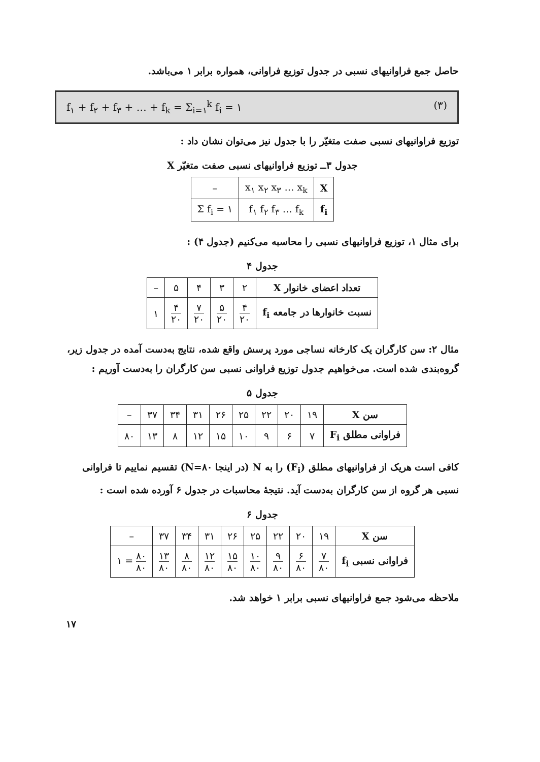حاصل جمع فراوانیهای نسبی در جدول توزیع فراوانی، همواره برابر ۱ می‌باشد.
f<sub>۱</sub> + f<sub>۲</sub> + f<sub>۳</sub> + … + f<sub>k</sub> = Σ<sub>i=۱</sub><sup>k</sup> f<sub>i</sub> = ۱ (۳)
توزیع فراوانیهای نسبی صفت متغیّر را با جدول نیز می‌توان نشان داد :
جدول ۳ــ توزیع فراوانیهای نسبی صفت متغیّر X
| X | x<sub>۱</sub> x<sub>۲</sub> x<sub>۳</sub> … x<sub>k</sub> | – |
| f<sub>i</sub> | f<sub>۱</sub> f<sub>۲</sub> f<sub>۳</sub> … f<sub>k</sub> | Σ f<sub>i</sub> = ۱ |
برای مثال ۱، توزیع فراوانیهای نسبی را محاسبه می‌کنیم (جدول ۴) :
جدول ۴
| تعداد اعضای خانوار X | ۲ | ۳ | ۴ | ۵ | – |
| نسبت خانوارها در جامعه f<sub>i</sub> | ۴ ۲۰ | ۵ ۲۰ | ۷ ۲۰ | ۴ ۲۰ | ۱ |
مثال ۲: سن کارگران یک کارخانه نساجی مورد پرسش واقع شده، نتایج به‌دست آمده در جدول زیر، گروه‌بندی شده است. می‌خواهیم جدول توزیع فراوانی نسبی سن کارگران را به‌دست آوریم :
جدول ۵
| سن X | ۱۹ | ۲۰ | ۲۲ | ۲۵ | ۲۶ | ۳۱ | ۳۴ | ۳۷ | – |
| فراوانی مطلق F<sub>i</sub> | ۷ | ۶ | ۹ | ۱۰ | ۱۵ | ۱۲ | ۸ | ۱۳ | ۸۰ |
کافی است هریک از فراوانیهای مطلق (F<sub>i</sub>) را به N (در اینجا N=۸۰) تقسیم نماییم تا فراوانی نسبی هر گروه از سن کارگران به‌دست آید. نتیجهٔ محاسبات در جدول ۶ آورده شده است :
جدول ۶
| سن X | ۱۹ | ۲۰ | ۲۲ | ۲۵ | ۲۶ | ۳۱ | ۳۴ | ۳۷ | – |
| فراوانی نسبی f<sub>i</sub> | ۷ ۸۰ | ۶ ۸۰ | ۹ ۸۰ | ۱۰ ۸۰ | ۱۵ ۸۰ | ۱۲ ۸۰ | ۸ ۸۰ | ۱۳ ۸۰ | ۸۰ ۸۰ = ۱ |
ملاحظه می‌شود جمع فراوانیهای نسبی برابر ۱ خواهد شد.
۱۷